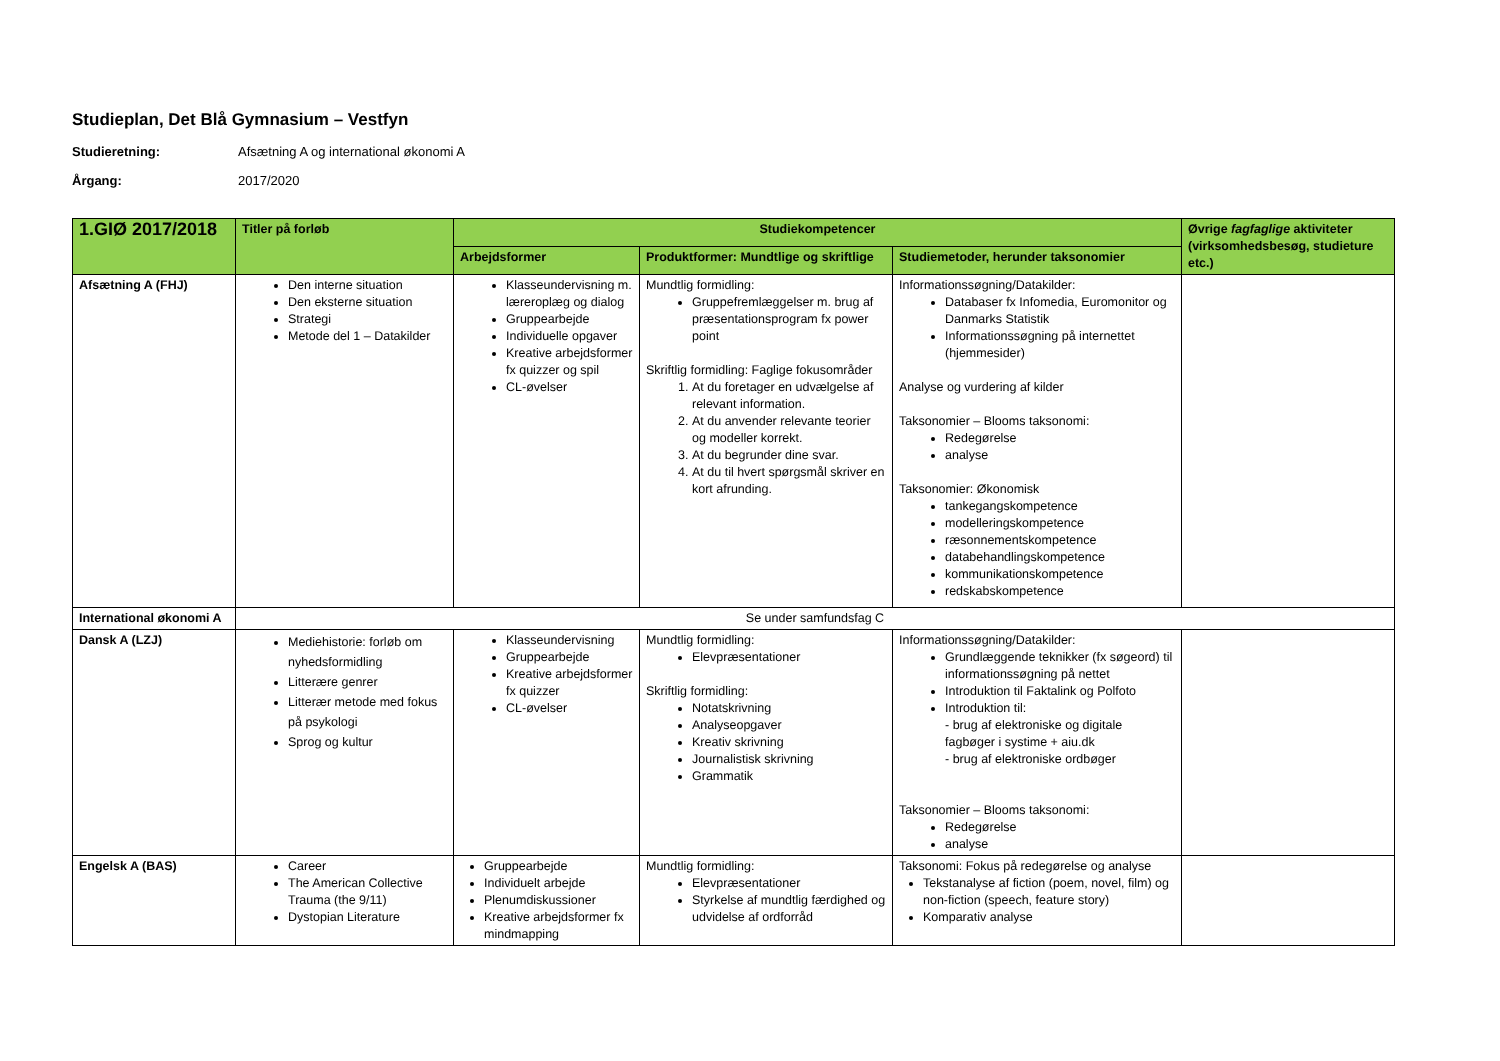Studieplan, Det Blå Gymnasium – Vestfyn
Studieretning: Afsætning A og international økonomi A
Årgang: 2017/2020
| 1.GIØ 2017/2018 | Titler på forløb | Studiekompetencer | | | Øvrige fagfaglige aktiviteter (virksomhedsbesøg, studieture etc.) |
| --- | --- | --- | --- | --- | --- |
| | | Arbejdsformer | Produktformer: Mundtlige og skriftlige | Studiemetoder, herunder taksonomier | |
| Afsætning A (FHJ) | Den interne situation Den eksterne situation Strategi Metode del 1 – Datakilder | Klasseundervisning m. læreroplæg og dialog Gruppearbejde Individuelle opgaver Kreative arbejdsformer fx quizzer og spil CL-øvelser | Mundtlig formidling: Gruppefremlæggelser m. brug af præsentationsprogram fx power point Skriftlig formidling: Faglige fokusområder 1. At du foretager en udvælgelse af relevant information. 2. At du anvender relevante teorier og modeller korrekt. 3. At du begrunder dine svar. 4. At du til hvert spørgsmål skriver en kort afrunding. | Informationssøgning/Datakilder: Databaser fx Infomedia, Euromonitor og Danmarks Statistik Informationssøgning på internettet (hjemmesider) Analyse og vurdering af kilder Taksonomier – Blooms taksonomi: Redegørelse analyse Taksonomier: Økonomisk tankegangskompetence modelleringskompetence ræsonnementskompetence databehandlingskompetence kommunikationskompetence redskabskompetence | |
| International økonomi A | Se under samfundsfag C | | | | |
| Dansk A (LZJ) | Mediehistorie: forløb om nyhedsformidling Litterære genrer Litterær metode med fokus på psykologi Sprog og kultur | Klasseundervisning Gruppearbejde Kreative arbejdsformer fx quizzer CL-øvelser | Mundtlig formidling: Elevpræsentationer Skriftlig formidling: Notatskrivning Analyseopgaver Kreativ skrivning Journalistisk skrivning Grammatik | Informationssøgning/Datakilder: Grundlæggende teknikker (fx søgeord) til informationssøgning på nettet Introduktion til Faktalink og Polfoto Introduktion til: - brug af elektroniske og digitale fagbøger i systime + aiu.dk - brug af elektroniske ordbøger Taksonomier – Blooms taksonomi: Redegørelse analyse | |
| Engelsk A (BAS) | Career The American Collective Trauma (the 9/11) Dystopian Literature | Gruppearbejde Individuelt arbejde Plenumdiskussioner Kreative arbejdsformer fx mindmapping | Mundtlig formidling: Elevpræsentationer Styrkelse af mundtlig færdighed og udvidelse af ordforråd | Taksonomi: Fokus på redegørelse og analyse Tekstanalyse af fiction (poem, novel, film) og non-fiction (speech, feature story) Komparativ analyse | |